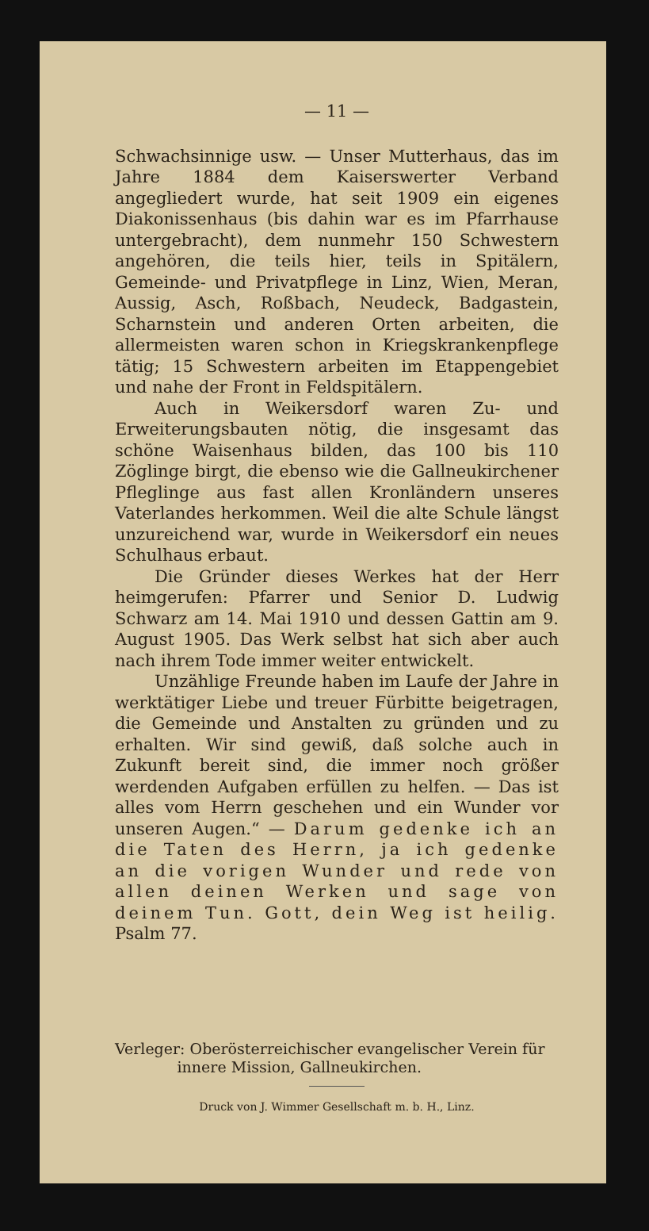— 11 —
Schwachsinnige usw. — Unser Mutterhaus, das im Jahre 1884 dem Kaiserswerter Verband angegliedert wurde, hat seit 1909 ein eigenes Diakonissenhaus (bis dahin war es im Pfarrhause untergebracht), dem nunmehr 150 Schwestern angehören, die teils hier, teils in Spitälern, Gemeinde- und Privatpflege in Linz, Wien, Meran, Aussig, Asch, Roßbach, Neudeck, Badgastein, Scharnstein und anderen Orten arbeiten, die allermeisten waren schon in Kriegskrankenpflege tätig; 15 Schwestern arbeiten im Etappengebiet und nahe der Front in Feldspitälern.
Auch in Weikersdorf waren Zu- und Erweiterungsbauten nötig, die insgesamt das schöne Waisenhaus bilden, das 100 bis 110 Zöglinge birgt, die ebenso wie die Gallneukirchener Pfleglinge aus fast allen Kronländern unseres Vaterlandes herkommen. Weil die alte Schule längst unzureichend war, wurde in Weikersdorf ein neues Schulhaus erbaut.
Die Gründer dieses Werkes hat der Herr heimgerufen: Pfarrer und Senior D. Ludwig Schwarz am 14. Mai 1910 und dessen Gattin am 9. August 1905. Das Werk selbst hat sich aber auch nach ihrem Tode immer weiter entwickelt.
Unzählige Freunde haben im Laufe der Jahre in werktätiger Liebe und treuer Fürbitte beigetragen, die Gemeinde und Anstalten zu gründen und zu erhalten. Wir sind gewiß, daß solche auch in Zukunft bereit sind, die immer noch größer werdenden Aufgaben erfüllen zu helfen. — Das ist alles vom Herrn geschehen und ein Wunder vor unseren Augen.“ — Darum gedenke ich an die Taten des Herrn, ja ich gedenke an die vorigen Wunder und rede von allen deinen Werken und sage von deinem Tun. Gott, dein Weg ist heilig. Psalm 77.
Verleger: Oberösterreichischer evangelischer Verein für
innere Mission, Gallneukirchen.
Druck von J. Wimmer Gesellschaft m. b. H., Linz.